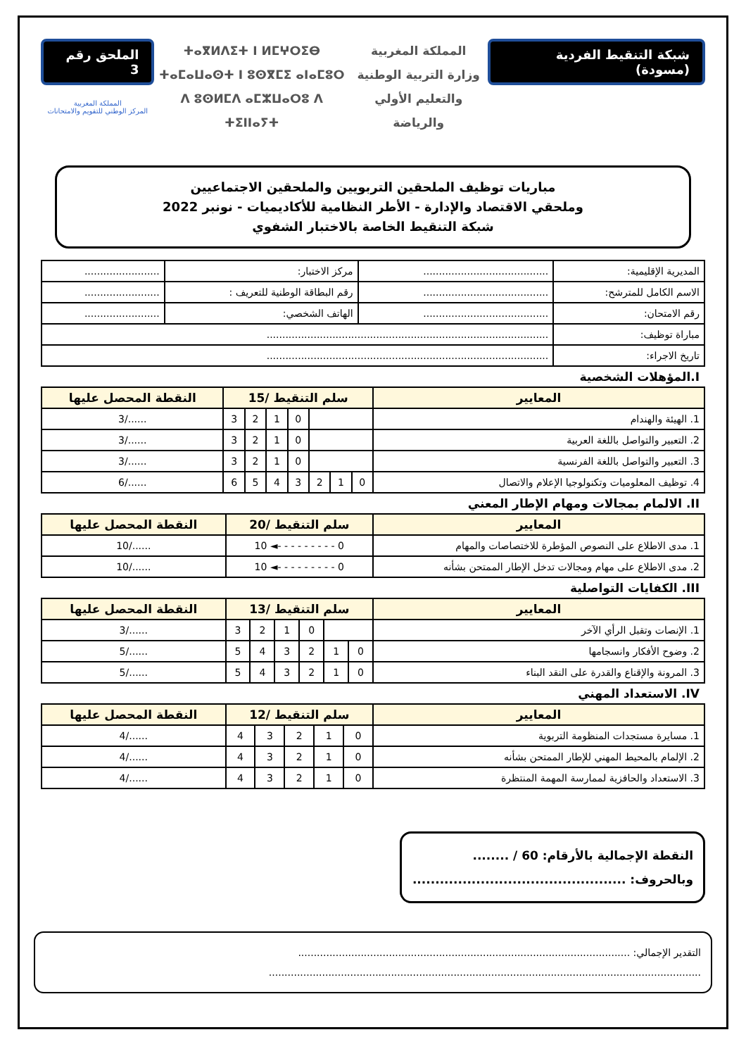شبكة التنقيط الفردية (مسودة)
المملكة المغربية
وزارة التربية الوطنية
والتعليم الأولي والرياضة
ⵜⴰⴳⵍⴷⵉⵜ ⵏ ⵍⵎⵖⵔⵉⴱ
ⵜⴰⵎⴰⵡⴰⵙⵜ ⵏ ⵓⵙⴳⵎⵉ ⴰⵏⴰⵎⵓⵔ
ⴷ ⵓⵙⵍⵎⴷ ⴰⵎⵣⵡⴰⵔⵓ ⴷ ⵜⵉⵏⵏⴰⵢⵜ
الملحق رقم 3
المملكة المغربية
المركز الوطني للتقويم والامتحانات
مباريات توظيف الملحقين التربويين والملحقين الاجتماعيين
وملحقي الاقتصاد والإدارة - الأطر النظامية للأكاديميات - نونبر 2022
شبكة التنقيط الخاصة بالاختبار الشفوي
| المديرية الإقليمية: | ........................................ | مركز الاختبار: | ........................ |
| الاسم الكامل للمترشح: | ........................................ | رقم البطاقة الوطنية للتعريف : | ........................ |
| رقم الامتحان: | ........................................ | الهاتف الشخصي: | ........................ |
| مباراة توظيف: | .......................................................................................... | | |
| تاريخ الاجراء: | .......................................................................................... | | |
I.المؤهلات الشخصية
| المعايير | سلم التنقيط /15 | | | | | | | النقطة المحصل عليها |
| --- | --- | --- | --- | --- | --- | --- | --- | --- |
| 1. الهيئة والهندام | | | | 0 | 1 | 2 | 3 | ....../3 |
| 2. التعبير والتواصل باللغة العربية | | | | 0 | 1 | 2 | 3 | ....../3 |
| 3. التعبير والتواصل باللغة الفرنسية | | | | 0 | 1 | 2 | 3 | ....../3 |
| 4. توظيف المعلوميات وتكنولوجيا الإعلام والاتصال | 0 | 1 | 2 | 3 | 4 | 5 | 6 | ....../6 |
II. الالمام بمجالات ومهام الإطار المعني
| المعايير | سلم التنقيط /20 | النقطة المحصل عليها |
| --- | --- | --- |
| 1. مدى الاطلاع على النصوص المؤطرة للاختصاصات والمهام | 0 - - - - - - - - -◄ 10 | ....../10 |
| 2. مدى الاطلاع على مهام ومجالات تدخل الإطار الممتحن بشأنه | 0 - - - - - - - - -◄ 10 | ....../10 |
III. الكفايات التواصلية
| المعايير | سلم التنقيط /13 | | | | | | النقطة المحصل عليها |
| --- | --- | --- | --- | --- | --- | --- | --- |
| 1. الإنصات وتقبل الرأي الآخر | | | 0 | 1 | 2 | 3 | ....../3 |
| 2. وضوح الأفكار وانسجامها | 0 | 1 | 2 | 3 | 4 | 5 | ....../5 |
| 3. المرونة والإقناع والقدرة على النقد البناء | 0 | 1 | 2 | 3 | 4 | 5 | ....../5 |
IV. الاستعداد المهني
| المعايير | سلم التنقيط /12 | | | | | النقطة المحصل عليها |
| --- | --- | --- | --- | --- | --- | --- |
| 1. مسايرة مستجدات المنظومة التربوية | 0 | 1 | 2 | 3 | 4 | ....../4 |
| 2. الإلمام بالمحيط المهني للإطار الممتحن بشأنه | 0 | 1 | 2 | 3 | 4 | ....../4 |
| 3. الاستعداد والحافزية لممارسة المهمة المنتظرة | 0 | 1 | 2 | 3 | 4 | ....../4 |
النقطة الإجمالية بالأرقام: 60 / ........
وبالحروف: ...............................................
التقدير الإجمالي: ..........................................................................................................
..........................................................................................................................................